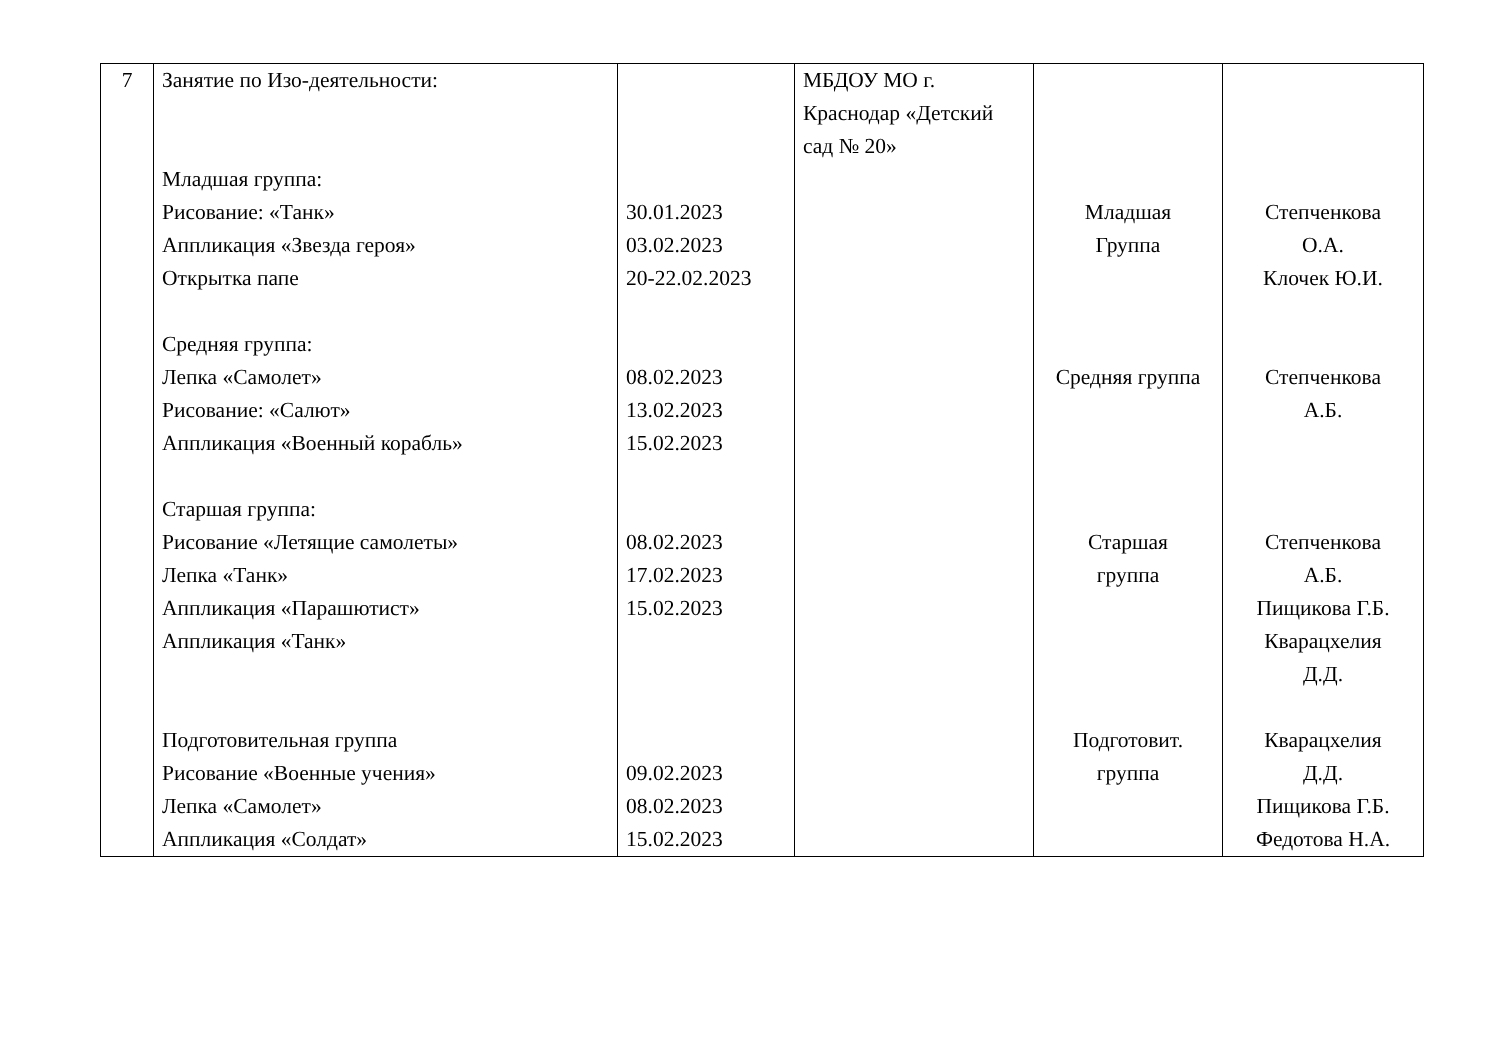| 7 | Занятие по Изо-деятельности: Младшая группа: Рисование: «Танк» Аппликация «Звезда героя» Открытка папе Средняя группа: Лепка «Самолет» Рисование: «Салют» Аппликация «Военный корабль» Старшая группа: Рисование «Летящие самолеты» Лепка «Танк» Аппликация «Парашютист» Аппликация «Танк» Подготовительная группа Рисование «Военные учения» Лепка «Самолет» Аппликация «Солдат» | 30.01.2023 03.02.2023 20-22.02.2023 08.02.2023 13.02.2023 15.02.2023 08.02.2023 17.02.2023 15.02.2023 09.02.2023 08.02.2023 15.02.2023 | МБДОУ МО г. Краснодар «Детский сад № 20» | Младшая Группа Средняя группа Старшая группа Подготовит. группа | Степченкова О.А. Клочек Ю.И. Степченкова А.Б. Степченкова А.Б. Пищикова Г.Б. Кварацхелия Д.Д. Кварацхелия Д.Д. Пищикова Г.Б. Федотова Н.А. |